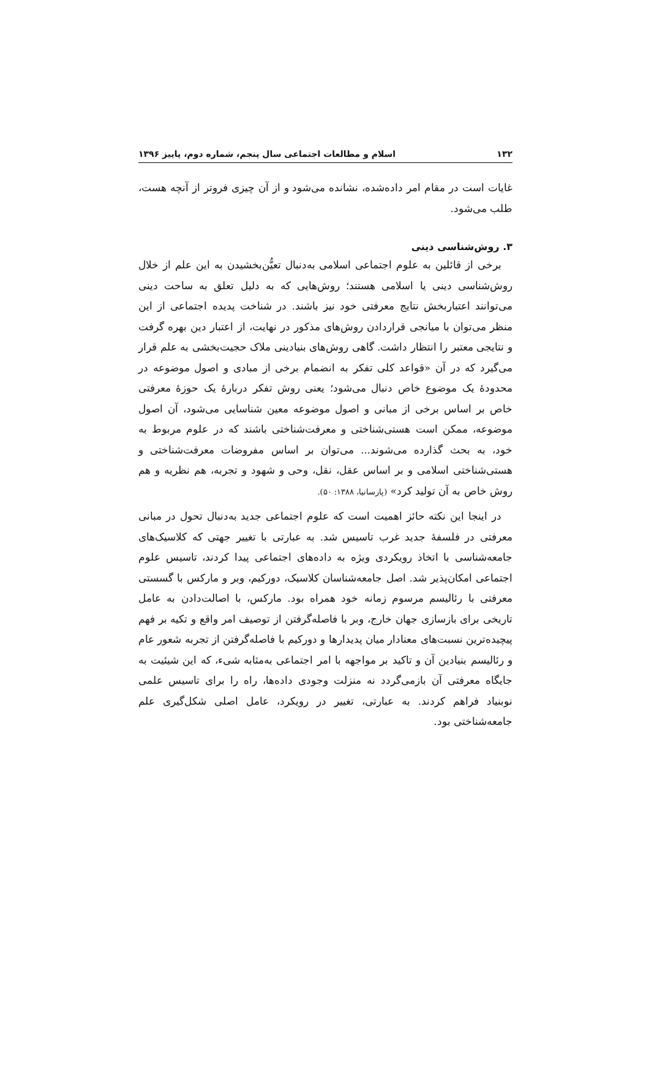۱۳۲ اسلام و مطالعات اجتماعی سال پنجم، شماره دوم، پاییز ۱۳۹۶
غایات است در مقام امر داده‌شده، نشانده می‌شود و از آن چیزی فروتر از آنچه هست، طلب می‌شود.
۳. روش‌شناسی دینی
برخی از قائلین به علوم اجتماعی اسلامی به‌دنبال تعیُّن‌بخشیدن به این علم از خلال روش‌شناسی دینی یا اسلامی هستند؛ روش‌هایی که به دلیل تعلق به ساحت دینی می‌توانند اعتباربخش نتایج معرفتی خود نیز باشند. در شناخت پدیده اجتماعی از این منظر می‌توان با میانجی قراردادن روش‌های مذکور در نهایت، از اعتبار دین بهره گرفت و نتایجی معتبر را انتظار داشت. گاهی روش‌های بنیادینی ملاک حجیت‌بخشی به علم قرار می‌گیرد که در آن «قواعد کلی تفکر به انضمام برخی از مبادی و اصول موضوعه در محدودهٔ یک موضوع خاص دنبال می‌شود؛ یعنی روش تفکر دربارهٔ یک حوزهٔ معرفتی خاص بر اساس برخی از مبانی و اصول موضوعه معین شناسایی می‌شود، آن اصول موضوعه، ممکن است هستی‌شناختی و معرفت‌شناختی باشند که در علوم مربوط به خود، به بحث گذارده می‌شوند... می‌توان بر اساس مفروضات معرفت‌شناختی و هستی‌شناختی اسلامی و بر اساس عقل، نقل، وحی و شهود و تجربه، هم نظریه و هم روش خاص به آن تولید کرد» (پارسانیا، ۱۳۸۸: ۵۰).
در اینجا این نکته حائز اهمیت است که علوم اجتماعی جدید به‌دنبال تحول در مبانی معرفتی در فلسفهٔ جدید غرب تاسیس شد. به عبارتی با تغییر جهتی که کلاسیک‌های جامعه‌شناسی با اتخاذ رویکردی ویژه به داده‌های اجتماعی پیدا کردند، تاسیس علوم اجتماعی امکان‌پذیر شد. اصل جامعه‌شناسان کلاسیک، دورکیم، وبر و مارکس با گسستی معرفتی با رئالیسم مرسوم زمانه خود همراه بود. مارکس، با اصالت‌دادن به عامل تاریخی برای بازسازی جهان خارج، وبر با فاصله‌گرفتن از توصیف امر واقع و تکیه بر فهم پیچیده‌ترین نسبت‌های معنادار میان پدیدارها و دورکیم با فاصله‌گرفتن از تجربه شعور عام و رئالیسم بنیادین آن و تاکید بر مواجهه با امر اجتماعی به‌مثابه شیء، که این شیئیت به جایگاه معرفتی آن بازمی‌گردد نه منزلت وجودی داده‌ها، راه را برای تاسیس علمی نوبنیاد فراهم کردند. به عبارتی، تغییر در رویکرد، عامل اصلی شکل‌گیری علم جامعه‌شناختی بود.